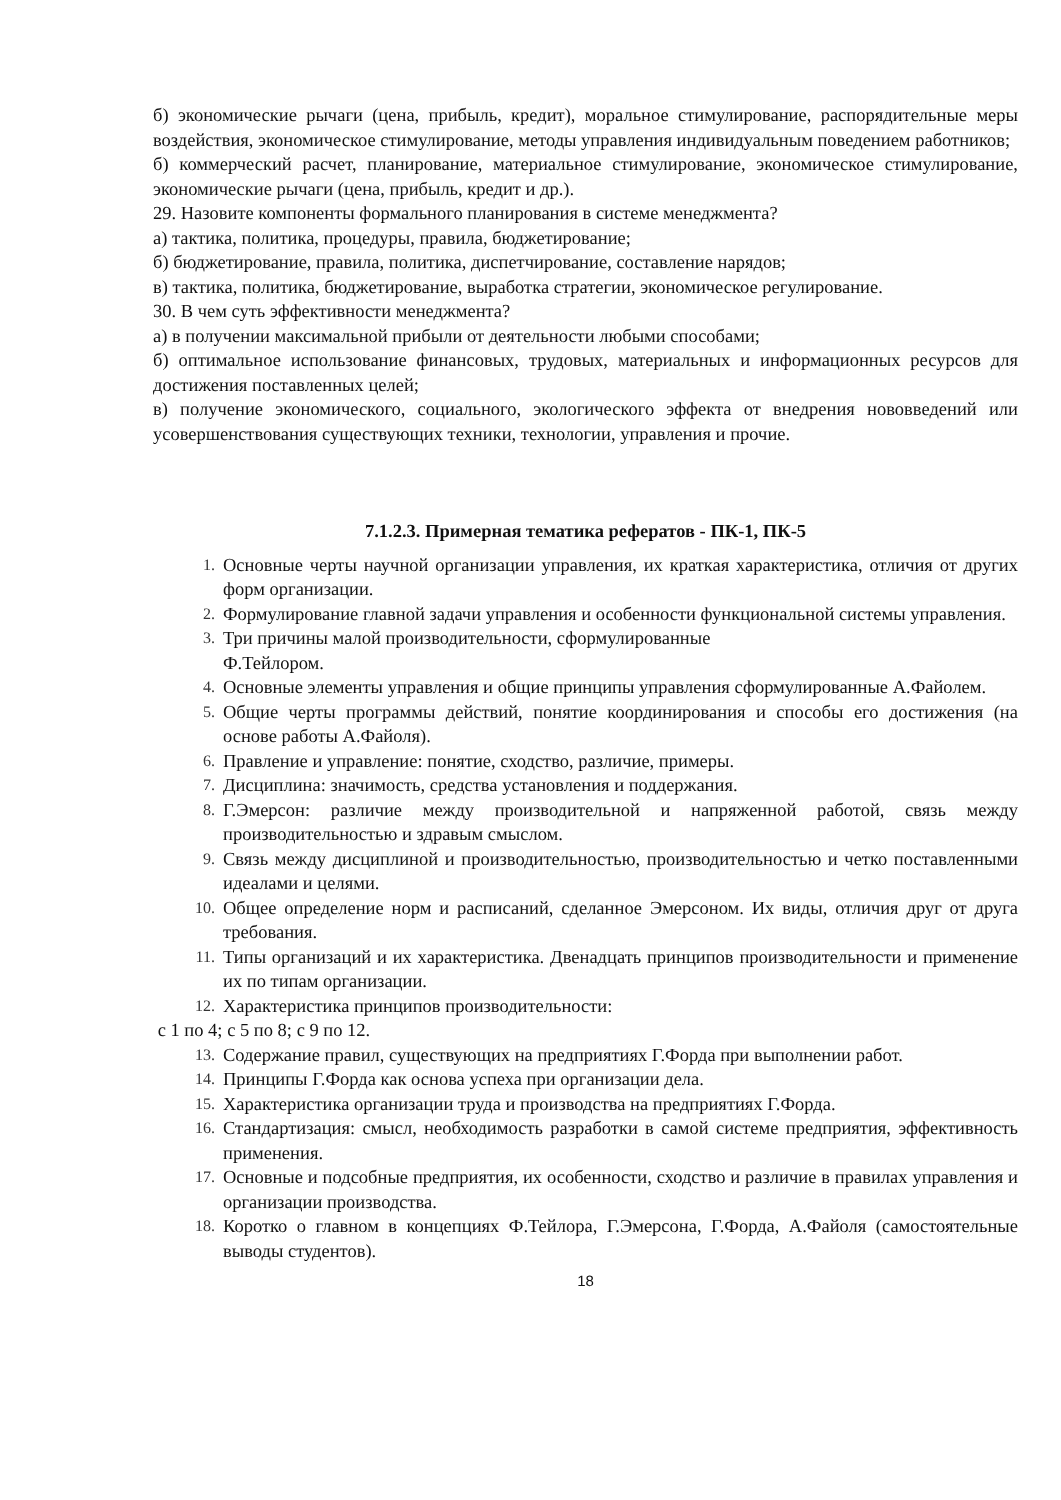б) экономические рычаги (цена, прибыль, кредит), моральное стимулирование, распорядительные меры воздействия, экономическое стимулирование, методы управления индивидуальным поведением работников;
б) коммерческий расчет, планирование, материальное стимулирование, экономическое стимулирование, экономические рычаги (цена, прибыль, кредит и др.).
29. Назовите компоненты формального планирования в системе менеджмента?
а) тактика, политика, процедуры, правила, бюджетирование;
б) бюджетирование, правила, политика, диспетчирование, составление нарядов;
в) тактика, политика, бюджетирование, выработка стратегии, экономическое регулирование.
30. В чем суть эффективности менеджмента?
а) в получении максимальной прибыли от деятельности любыми способами;
б) оптимальное использование финансовых, трудовых, материальных и информационных ресурсов для достижения поставленных целей;
в) получение экономического, социального, экологического эффекта от внедрения нововведений или усовершенствования существующих техники, технологии, управления и прочие.
7.1.2.3. Примерная тематика рефератов - ПК-1, ПК-5
1. Основные черты научной организации управления, их краткая характеристика, отличия от других форм организации.
2. Формулирование главной задачи управления и особенности функциональной системы управления.
3. Три причины малой производительности, сформулированные
Ф.Тейлором.
4. Основные элементы управления и общие принципы управления сформулированные А.Файолем.
5. Общие черты программы действий, понятие координирования и способы его достижения (на основе работы А.Файоля).
6. Правление и управление: понятие, сходство, различие, примеры.
7. Дисциплина: значимость, средства установления и поддержания.
8. Г.Эмерсон: различие между производительной и напряженной работой, связь между производительностью и здравым смыслом.
9. Связь между дисциплиной и производительностью, производительностью и четко поставленными идеалами и целями.
10. Общее определение норм и расписаний, сделанное Эмерсоном. Их виды, отличия друг от друга требования.
11. Типы организаций и их характеристика. Двенадцать принципов производительности и применение их по типам организации.
12. Характеристика принципов производительности:
с 1 по 4; с 5 по 8; с 9 по 12.
13. Содержание правил, существующих на предприятиях Г.Форда при выполнении работ.
14. Принципы Г.Форда как основа успеха при организации дела.
15. Характеристика организации труда и производства на предприятиях Г.Форда.
16. Стандартизация: смысл, необходимость разработки в самой системе предприятия, эффективность применения.
17. Основные и подсобные предприятия, их особенности, сходство и различие в правилах управления и организации производства.
18. Коротко о главном в концепциях Ф.Тейлора, Г.Эмерсона, Г.Форда, А.Файоля (самостоятельные выводы студентов).
18